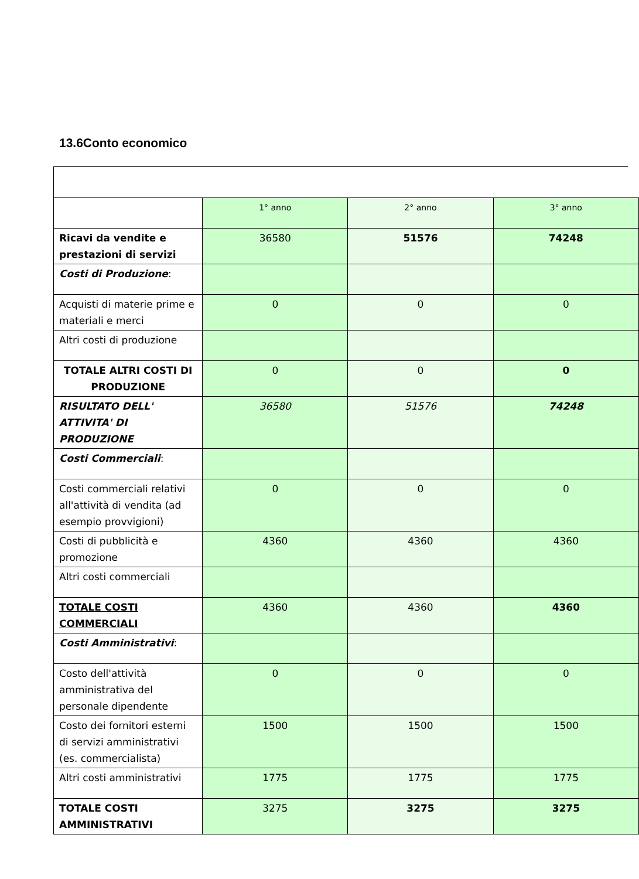13.6Conto economico
| | 1° anno | 2° anno | 3° anno |
| Ricavi da vendite e prestazioni di servizi | 36580 | 51576 | 74248 |
| Costi di Produzione : | | | |
| Acquisti di materie prime e materiali e merci | 0 | 0 | 0 |
| Altri costi di produzione | | | |
| TOTALE ALTRI COSTI DI PRODUZIONE | 0 | 0 | 0 |
| RISULTATO DELL' ATTIVITA' DI PRODUZIONE | 36580 | 51576 | 74248 |
| Costi Commerciali : | | | |
| Costi commerciali relativi all'attività di vendita (ad esempio provvigioni) | 0 | 0 | 0 |
| Costi di pubblicità e promozione | 4360 | 4360 | 4360 |
| Altri costi commerciali | | | |
| TOTALE COSTI COMMERCIALI | 4360 | 4360 | 4360 |
| Costi Amministrativi : | | | |
| Costo dell'attività amministrativa del personale dipendente | 0 | 0 | 0 |
| Costo dei fornitori esterni di servizi amministrativi (es. commercialista) | 1500 | 1500 | 1500 |
| Altri costi amministrativi | 1775 | 1775 | 1775 |
| TOTALE COSTI AMMINISTRATIVI | 3275 | 3275 | 3275 |